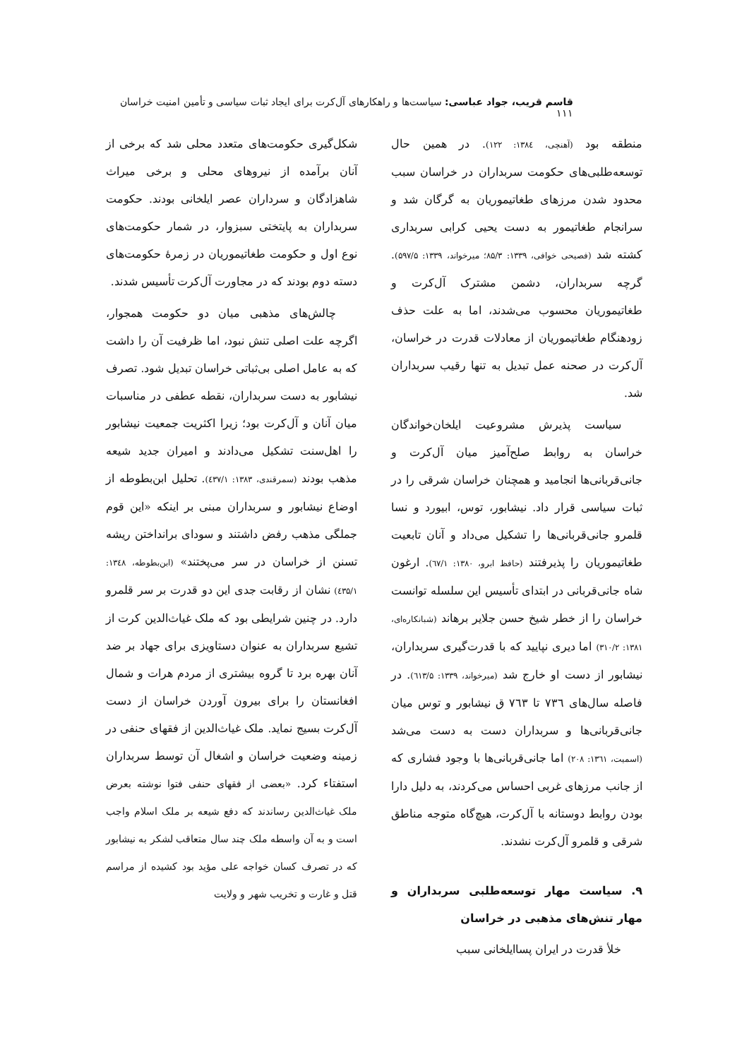قاسم قریب، جواد عباسی: سیاست‌ها و راهکارهای آل‌کرت برای ایجاد ثبات سیاسی و تأمین امنیت خراسان ۱۱۱
منطقه بود (آهنچی، ۱۳۸٤: ۱۲۲). در همین حال توسعه‌طلبی‌های حکومت سربداران در خراسان سبب محدود شدن مرزهای طغاتیموریان به گرگان شد و سرانجام طغاتیمور به دست یحیی کرابی سربداری کشته شد (فصیحی خوافی، ۱۳۳۹: ۸۵/۳؛ میرخواند، ۱۳۳۹: ۵۹۷/۵). گرچه سربداران، دشمن مشترک آل‌کرت و طغاتیموریان محسوب می‌شدند، اما به علت حذف زودهنگام طغاتیموریان از معادلات قدرت در خراسان، آل‌کرت در صحنه عمل تبدیل به تنها رقیب سربداران شد.
سیاست پذیرش مشروعیت ایلخان‌خواندگان خراسان به روابط صلح‌آمیز میان آل‌کرت و جانی‌قربانی‌ها انجامید و همچنان خراسان شرقی را در ثبات سیاسی قرار داد. نیشابور، توس، ابیورد و نسا قلمرو جانی‌قربانی‌ها را تشکیل می‌داد و آنان تابعیت طغاتیموریان را پذیرفتند (حافظ ابرو، ۱۳۸۰: ٦۷/۱). ارغون شاه جانی‌قربانی در ابتدای تأسیس این سلسله توانست خراسان را از خطر شیخ حسن جلایر برهاند (شبانکاره‌ای، ۱۳۸۱: ۳۱۰/۲) اما دیری نپایید که با قدرت‌گیری سربداران، نیشابور از دست او خارج شد (میرخواند، ۱۳۳۹: ٦۱۳/۵). در فاصله سال‌های ۷۳٦ تا ۷٦۳ ق نیشابور و توس میان جانی‌قربانی‌ها و سربداران دست به دست می‌شد (اسمیت، ۱۳٦۱: ۲۰۸) اما جانی‌قربانی‌ها با وجود فشاری که از جانب مرزهای غربی احساس می‌کردند، به دلیل دارا بودن روابط دوستانه با آل‌کرت، هیچ‌گاه متوجه مناطق شرقی و قلمرو آل‌کرت نشدند.
۹. سیاست مهار توسعه‌طلبی سربداران و مهار تنش‌های مذهبی در خراسان
خلأ قدرت در ایران پساایلخانی سبب
شکل‌گیری حکومت‌های متعدد محلی شد که برخی از آنان برآمده از نیروهای محلی و برخی میراث شاهزادگان و سرداران عصر ایلخانی بودند. حکومت سربداران به پایتختی سبزوار، در شمار حکومت‌های نوع اول و حکومت طغاتیموریان در زمرهٔ حکومت‌های دسته دوم بودند که در مجاورت آل‌کرت تأسیس شدند.
چالش‌های مذهبی میان دو حکومت همجوار، اگرچه علت اصلی تنش نبود، اما ظرفیت آن را داشت که به عامل اصلی بی‌ثباتی خراسان تبدیل شود. تصرف نیشابور به دست سربداران، نقطه عطفی در مناسبات میان آنان و آل‌کرت بود؛ زیرا اکثریت جمعیت نیشابور را اهل‌سنت تشکیل می‌دادند و امیران جدید شیعه مذهب بودند (سمرقندی، ۱۳۸۳: ٤۳۷/۱). تحلیل ابن‌بطوطه از اوضاع نیشابور و سربداران مبنی بر اینکه «این قوم جملگی مذهب رفض داشتند و سودای برانداختن ریشه تسنن از خراسان در سر می‌پختند» (ابن‌بطوطه، ۱۳٤۸: ٤۳۵/۱) نشان از رقابت جدی این دو قدرت بر سر قلمرو دارد. در چنین شرایطی بود که ملک غیاث‌الدین کرت از تشیع سربداران به عنوان دستاویزی برای جهاد بر ضد آنان بهره برد تا گروه بیشتری از مردم هرات و شمال افغانستان را برای بیرون آوردن خراسان از دست آل‌کرت بسیج نماید. ملک غیاث‌الدین از فقهای حنفی در زمینه وضعیت خراسان و اشغال آن توسط سربداران استفتاء کرد. «بعضی از فقهای حنفی فتوا نوشته بعرض ملک غیاث‌الدین رساندند که دفع شیعه بر ملک اسلام واجب است و به آن واسطه ملک چند سال متعاقب لشکر به نیشابور که در تصرف کسان خواجه علی مؤید بود کشیده از مراسم قتل و غارت و تخریب شهر و ولایت